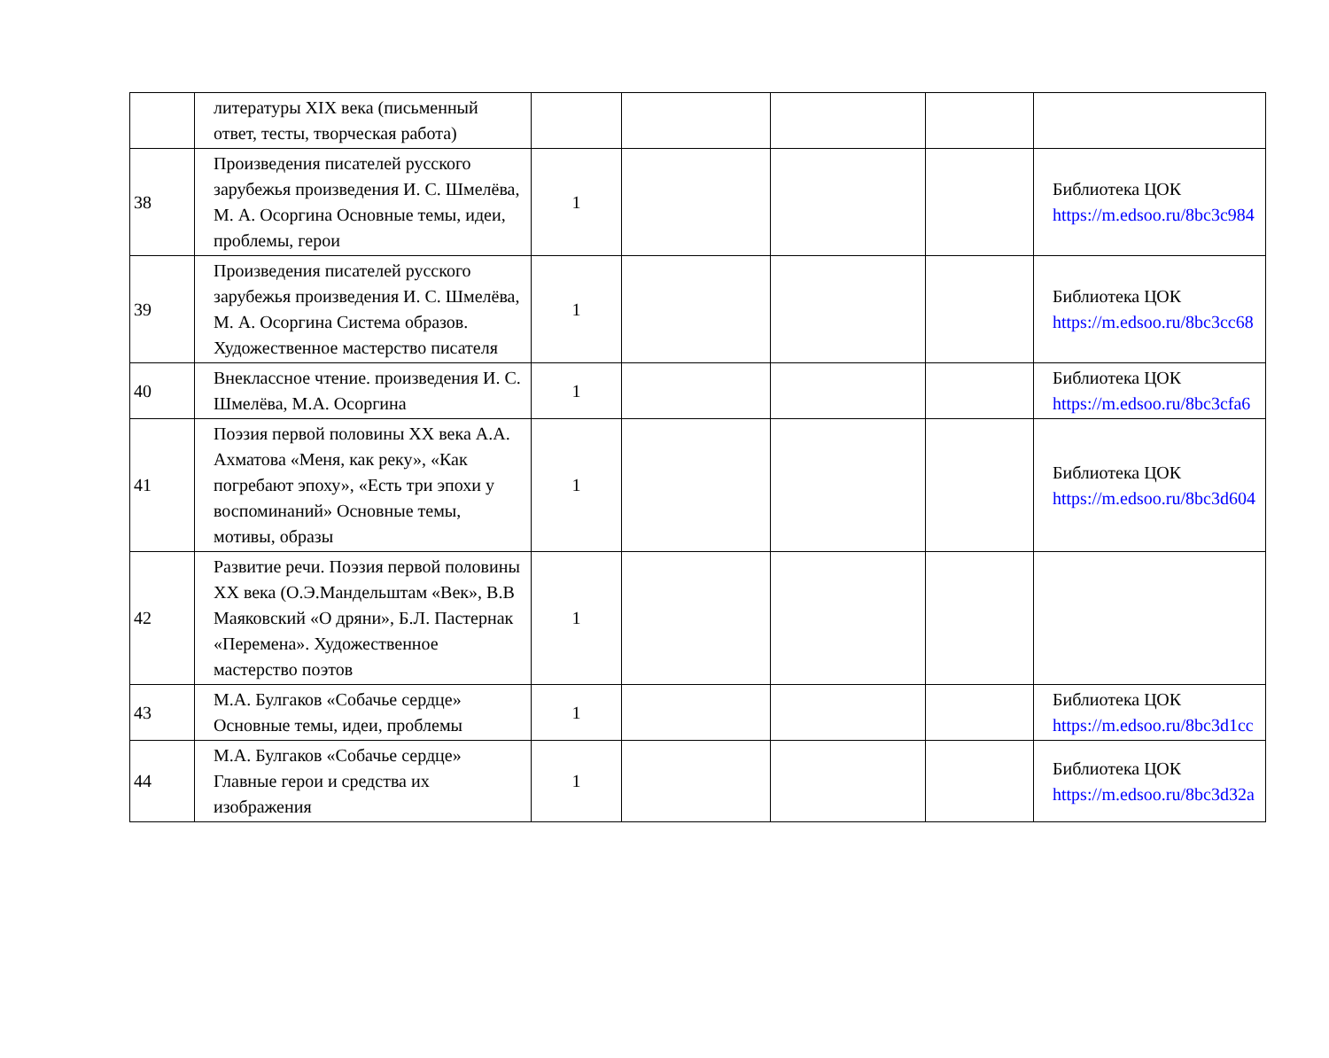| | литературы XIX века (письменный ответ, тесты, творческая работа) | | | | | |
| 38 | Произведения писателей русского зарубежья произведения И. С. Шмелёва, М. А. Осоргина Основные темы, идеи, проблемы, герои | 1 | | | | Библиотека ЦОК https://m.edsoo.ru/8bc3c984 |
| 39 | Произведения писателей русского зарубежья произведения И. С. Шмелёва, М. А. Осоргина Система образов. Художественное мастерство писателя | 1 | | | | Библиотека ЦОК https://m.edsoo.ru/8bc3cc68 |
| 40 | Внеклассное чтение. произведения И. С. Шмелёва, М.А. Осоргина | 1 | | | | Библиотека ЦОК https://m.edsoo.ru/8bc3cfa6 |
| 41 | Поэзия первой половины XX века А.А. Ахматова «Меня, как реку», «Как погребают эпоху», «Есть три эпохи у воспоминаний» Основные темы, мотивы, образы | 1 | | | | Библиотека ЦОК https://m.edsoo.ru/8bc3d604 |
| 42 | Развитие речи. Поэзия первой половины XX века (О.Э.Мандельштам «Век», В.В Маяковский «О дряни», Б.Л. Пастернак «Перемена». Художественное мастерство поэтов | 1 | | | | |
| 43 | М.А. Булгаков «Собачье сердце» Основные темы, идеи, проблемы | 1 | | | | Библиотека ЦОК https://m.edsoo.ru/8bc3d1cc |
| 44 | М.А. Булгаков «Собачье сердце» Главные герои и средства их изображения | 1 | | | | Библиотека ЦОК https://m.edsoo.ru/8bc3d32a |